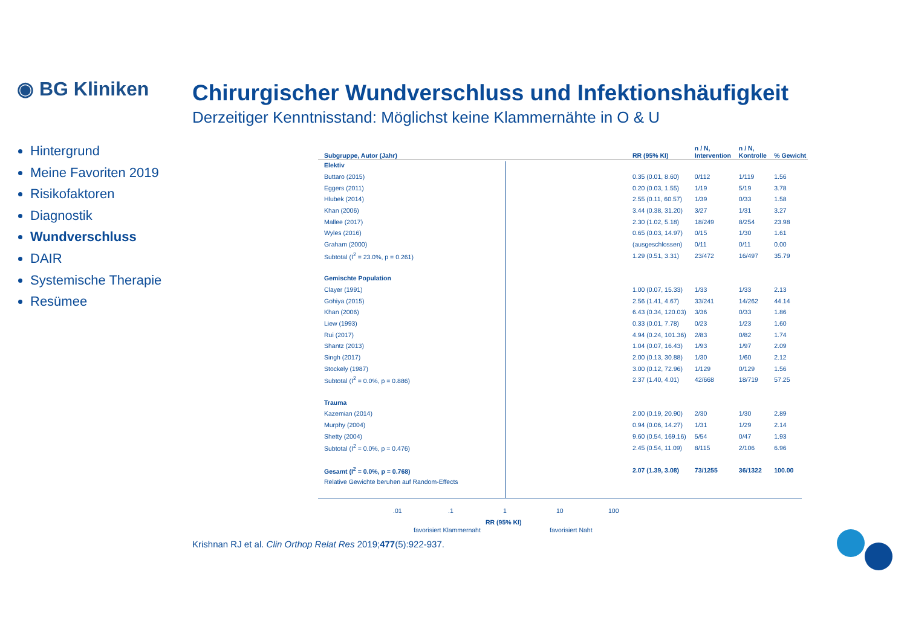◉ BG Kliniken
Chirurgischer Wundverschluss und Infektionshäufigkeit
Derzeitiger Kenntnisstand: Möglichst keine Klammernähte in O & U
Hintergrund
Meine Favoriten 2019
Risikofaktoren
Diagnostik
Wundverschluss
DAIR
Systemische Therapie
Resümee
| Subgruppe, Autor (Jahr) | RR (95% KI) | n / N, Intervention | n / N, Kontrolle | % Gewicht |
| --- | --- | --- | --- | --- |
| Elektiv | | | | |
| Buttaro (2015) | 0.35 (0.01, 8.60) | 0/112 | 1/119 | 1.56 |
| Eggers (2011) | 0.20 (0.03, 1.55) | 1/19 | 5/19 | 3.78 |
| Hlubek (2014) | 2.55 (0.11, 60.57) | 1/39 | 0/33 | 1.58 |
| Khan (2006) | 3.44 (0.38, 31.20) | 3/27 | 1/31 | 3.27 |
| Mallee (2017) | 2.30 (1.02, 5.18) | 18/249 | 8/254 | 23.98 |
| Wyles (2016) | 0.65 (0.03, 14.97) | 0/15 | 1/30 | 1.61 |
| Graham (2000) | (ausgeschlossen) | 0/11 | 0/11 | 0.00 |
| Subtotal (I<sup>2</sup> = 23.0%, p = 0.261) | 1.29 (0.51, 3.31) | 23/472 | 16/497 | 35.79 |
| Gemischte Population | | | | |
| Clayer (1991) | 1.00 (0.07, 15.33) | 1/33 | 1/33 | 2.13 |
| Gohiya (2015) | 2.56 (1.41, 4.67) | 33/241 | 14/262 | 44.14 |
| Khan (2006) | 6.43 (0.34, 120.03) | 3/36 | 0/33 | 1.86 |
| Liew (1993) | 0.33 (0.01, 7.78) | 0/23 | 1/23 | 1.60 |
| Rui (2017) | 4.94 (0.24, 101.36) | 2/83 | 0/82 | 1.74 |
| Shantz (2013) | 1.04 (0.07, 16.43) | 1/93 | 1/97 | 2.09 |
| Singh (2017) | 2.00 (0.13, 30.88) | 1/30 | 1/60 | 2.12 |
| Stockely (1987) | 3.00 (0.12, 72.96) | 1/129 | 0/129 | 1.56 |
| Subtotal (I<sup>2</sup> = 0.0%, p = 0.886) | 2.37 (1.40, 4.01) | 42/668 | 18/719 | 57.25 |
| Trauma | | | | |
| Kazemian (2014) | 2.00 (0.19, 20.90) | 2/30 | 1/30 | 2.89 |
| Murphy (2004) | 0.94 (0.06, 14.27) | 1/31 | 1/29 | 2.14 |
| Shetty (2004) | 9.60 (0.54, 169.16) | 5/54 | 0/47 | 1.93 |
| Subtotal (I<sup>2</sup> = 0.0%, p = 0.476) | 2.45 (0.54, 11.09) | 8/115 | 2/106 | 6.96 |
| Gesamt (I<sup>2</sup> = 0.0%, p = 0.768) | 2.07 (1.39, 3.08) | 73/1255 | 36/1322 | 100.00 |
| Relative Gewichte beruhen auf Random-Effects | | | | |
.01 .1 1 10 100
RR (95% KI)
favorisiert Klammernaht favorisiert Naht
Krishnan RJ et al. Clin Orthop Relat Res 2019;477(5):922-937.